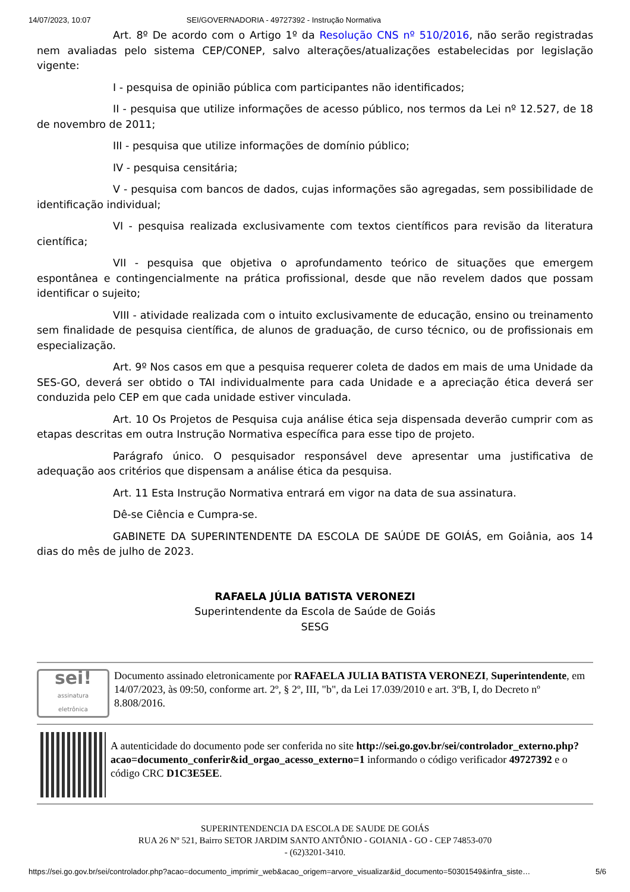14/07/2023, 10:07 SEI/GOVERNADORIA - 49727392 - Instrução Normativa
Art. 8º De acordo com o Artigo 1º da Resolução CNS nº 510/2016, não serão registradas nem avaliadas pelo sistema CEP/CONEP, salvo alterações/atualizações estabelecidas por legislação vigente:
I - pesquisa de opinião pública com participantes não identificados;
II - pesquisa que utilize informações de acesso público, nos termos da Lei nº 12.527, de 18 de novembro de 2011;
III - pesquisa que utilize informações de domínio público;
IV - pesquisa censitária;
V - pesquisa com bancos de dados, cujas informações são agregadas, sem possibilidade de identificação individual;
VI - pesquisa realizada exclusivamente com textos científicos para revisão da literatura científica;
VII - pesquisa que objetiva o aprofundamento teórico de situações que emergem espontânea e contingencialmente na prática profissional, desde que não revelem dados que possam identificar o sujeito;
VIII - atividade realizada com o intuito exclusivamente de educação, ensino ou treinamento sem finalidade de pesquisa científica, de alunos de graduação, de curso técnico, ou de profissionais em especialização.
Art. 9º Nos casos em que a pesquisa requerer coleta de dados em mais de uma Unidade da SES-GO, deverá ser obtido o TAI individualmente para cada Unidade e a apreciação ética deverá ser conduzida pelo CEP em que cada unidade estiver vinculada.
Art. 10 Os Projetos de Pesquisa cuja análise ética seja dispensada deverão cumprir com as etapas descritas em outra Instrução Normativa específica para esse tipo de projeto.
Parágrafo único. O pesquisador responsável deve apresentar uma justificativa de adequação aos critérios que dispensam a análise ética da pesquisa.
Art. 11 Esta Instrução Normativa entrará em vigor na data de sua assinatura.
Dê-se Ciência e Cumpra-se.
GABINETE DA SUPERINTENDENTE DA ESCOLA DE SAÚDE DE GOIÁS, em Goiânia, aos 14 dias do mês de julho de 2023.
RAFAELA JÚLIA BATISTA VERONEZI
Superintendente da Escola de Saúde de Goiás
SESG
sei!
assinatura
eletrônica
Documento assinado eletronicamente por RAFAELA JULIA BATISTA VERONEZI, Superintendente, em 14/07/2023, às 09:50, conforme art. 2º, § 2º, III, "b", da Lei 17.039/2010 e art. 3ºB, I, do Decreto nº 8.808/2016.
A autenticidade do documento pode ser conferida no site http://sei.go.gov.br/sei/controlador_externo.php?acao=documento_conferir&id_orgao_acesso_externo=1 informando o código verificador 49727392 e o código CRC D1C3E5EE.
SUPERINTENDENCIA DA ESCOLA DE SAUDE DE GOIÁS
RUA 26 Nº 521, Bairro SETOR JARDIM SANTO ANTÔNIO - GOIANIA - GO - CEP 74853-070
- (62)3201-3410.
https://sei.go.gov.br/sei/controlador.php?acao=documento_imprimir_web&acao_origem=arvore_visualizar&id_documento=50301549&infra_siste… 5/6